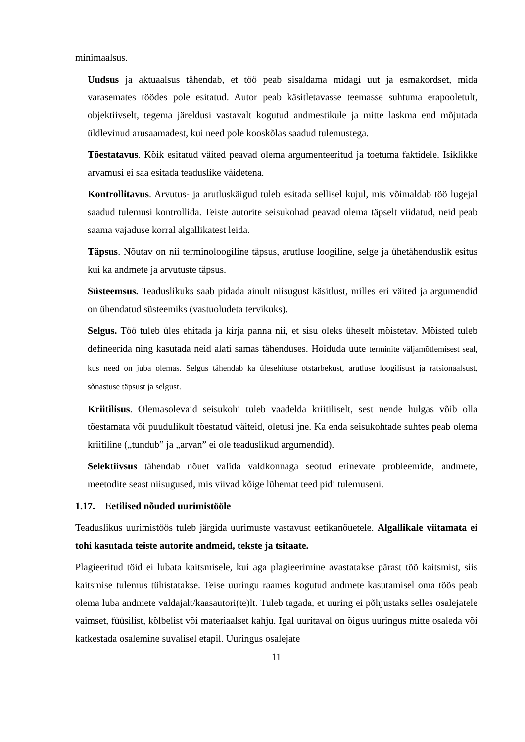minimaalsus.
Uudsus ja aktuaalsus tähendab, et töö peab sisaldama midagi uut ja esmakordset, mida varasemates töödes pole esitatud. Autor peab käsitletavasse teemasse suhtuma erapooletult, objektiivselt, tegema järeldusi vastavalt kogutud andmestikule ja mitte laskma end mõjutada üldlevinud arusaamadest, kui need pole kooskõlas saadud tulemustega.
Tõestatavus. Kõik esitatud väited peavad olema argumenteeritud ja toetuma faktidele. Isiklikke arvamusi ei saa esitada teaduslike väidetena.
Kontrollitavus. Arvutus- ja arutluskäigud tuleb esitada sellisel kujul, mis võimaldab töö lugejal saadud tulemusi kontrollida. Teiste autorite seisukohad peavad olema täpselt viidatud, neid peab saama vajaduse korral algallikatest leida.
Täpsus. Nõutav on nii terminoloogiline täpsus, arutluse loogiline, selge ja ühetähenduslik esitus kui ka andmete ja arvutuste täpsus.
Süsteemsus. Teaduslikuks saab pidada ainult niisugust käsitlust, milles eri väited ja argumendid on ühendatud süsteemiks (vastuoludeta tervikuks).
Selgus. Töö tuleb üles ehitada ja kirja panna nii, et sisu oleks üheselt mõistetav. Mõisted tuleb defineerida ning kasutada neid alati samas tähenduses. Hoiduda uute terminite väljamõtlemisest seal, kus need on juba olemas. Selgus tähendab ka ülesehituse otstarbekust, arutluse loogilisust ja ratsionaalsust, sõnastuse täpsust ja selgust.
Kriitilisus. Olemasolevaid seisukohi tuleb vaadelda kriitiliselt, sest nende hulgas võib olla tõestamata või puudulikult tõestatud väiteid, oletusi jne. Ka enda seisukohtade suhtes peab olema kriitiline („tundub” ja „arvan” ei ole teaduslikud argumendid).
Selektiivsus tähendab nõuet valida valdkonnaga seotud erinevate probleemide, andmete, meetodite seast niisugused, mis viivad kõige lühemat teed pidi tulemuseni.
1.17. Eetilised nõuded uurimistööle
Teaduslikus uurimistöös tuleb järgida uurimuste vastavust eetikanõuetele. Algallikale viitamata ei tohi kasutada teiste autorite andmeid, tekste ja tsitaate.
Plagieeritud töid ei lubata kaitsmisele, kui aga plagieerimine avastatakse pärast töö kaitsmist, siis kaitsmise tulemus tühistatakse. Teise uuringu raames kogutud andmete kasutamisel oma töös peab olema luba andmete valdajalt/kaasautori(te)lt. Tuleb tagada, et uuring ei põhjustaks selles osalejatele vaimset, füüsilist, kõlbelist või materiaalset kahju. Igal uuritaval on õigus uuringus mitte osaleda või katkestada osalemine suvalisel etapil. Uuringus osalejate
11